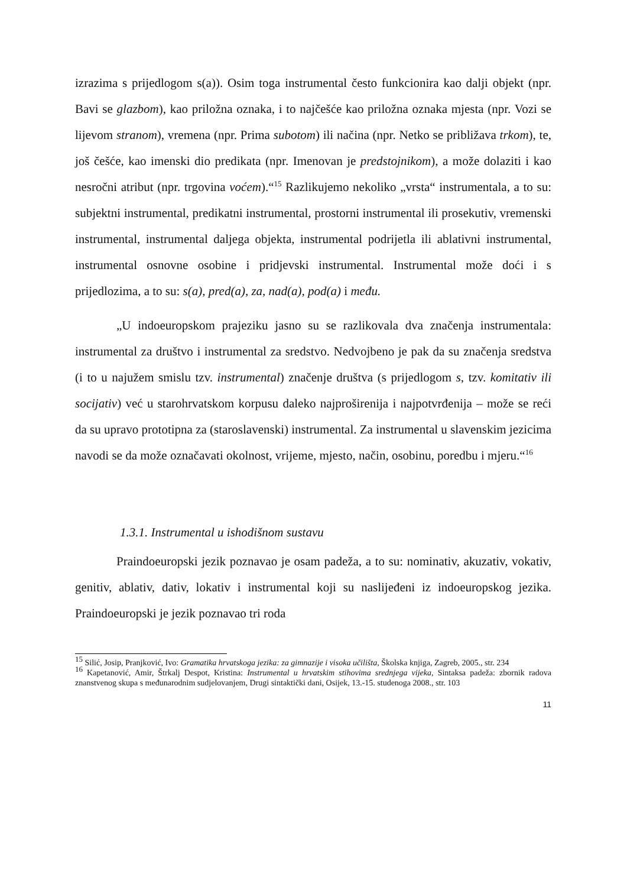izrazima s prijedlogom s(a)). Osim toga instrumental često funkcionira kao dalji objekt (npr. Bavi se glazbom), kao priložna oznaka, i to najčešće kao priložna oznaka mjesta (npr. Vozi se lijevom stranom), vremena (npr. Prima subotom) ili načina (npr. Netko se približava trkom), te, još češće, kao imenski dio predikata (npr. Imenovan je predstojnikom), a može dolaziti i kao nesročni atribut (npr. trgovina voćem).“<sup>15</sup> Razlikujemo nekoliko „vrsta“ instrumentala, a to su: subjektni instrumental, predikatni instrumental, prostorni instrumental ili prosekutiv, vremenski instrumental, instrumental daljega objekta, instrumental podrijetla ili ablativni instrumental, instrumental osnovne osobine i pridjevski instrumental. Instrumental može doći i s prijedlozima, a to su: s(a), pred(a), za, nad(a), pod(a) i među.
„U indoeuropskom prajeziku jasno su se razlikovala dva značenja instrumentala: instrumental za društvo i instrumental za sredstvo. Nedvojbeno je pak da su značenja sredstva (i to u najužem smislu tzv. instrumental) značenje društva (s prijedlogom s, tzv. komitativ ili socijativ) već u starohrvatskom korpusu daleko najproširenija i najpotvrđenija – može se reći da su upravo prototipna za (staroslavenski) instrumental. Za instrumental u slavenskim jezicima navodi se da može označavati okolnost, vrijeme, mjesto, način, osobinu, poredbu i mjeru.“<sup>16</sup>
1.3.1. Instrumental u ishodišnom sustavu
Praindoeuropski jezik poznavao je osam padeža, a to su: nominativ, akuzativ, vokativ, genitiv, ablativ, dativ, lokativ i instrumental koji su naslijeđeni iz indoeuropskog jezika. Praindoeuropski je jezik poznavao tri roda
<sup>15</sup> Silić, Josip, Pranjković, Ivo: Gramatika hrvatskoga jezika: za gimnazije i visoka učilišta, Školska knjiga, Zagreb, 2005., str. 234
<sup>16</sup> Kapetanović, Amir, Štrkalj Despot, Kristina: Instrumental u hrvatskim stihovima srednjega vijeka, Sintaksa padeža: zbornik radova znanstvenog skupa s međunarodnim sudjelovanjem, Drugi sintaktički dani, Osijek, 13.-15. studenoga 2008., str. 103
11